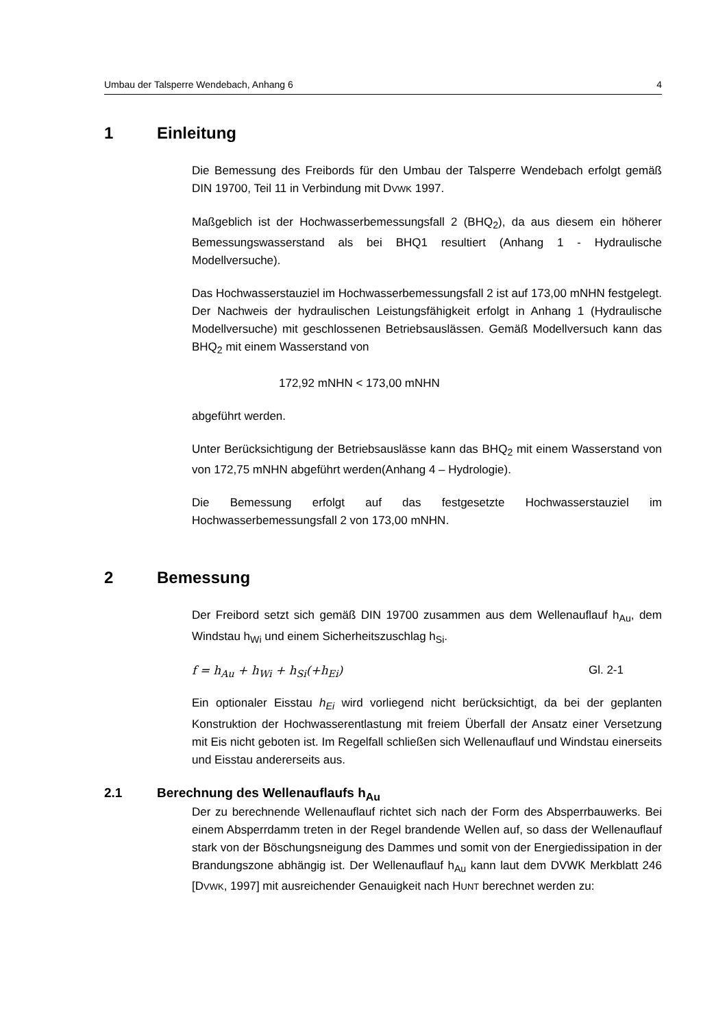Umbau der Talsperre Wendebach, Anhang 6 4
1 Einleitung
Die Bemessung des Freibords für den Umbau der Talsperre Wendebach erfolgt gemäß DIN 19700, Teil 11 in Verbindung mit DVWK 1997.
Maßgeblich ist der Hochwasserbemessungsfall 2 (BHQ<sub>2</sub>), da aus diesem ein höherer Bemessungswasserstand als bei BHQ1 resultiert (Anhang 1 - Hydraulische Modellversuche).
Das Hochwasserstauziel im Hochwasserbemessungsfall 2 ist auf 173,00 mNHN festgelegt. Der Nachweis der hydraulischen Leistungsfähigkeit erfolgt in Anhang 1 (Hydraulische Modellversuche) mit geschlossenen Betriebsauslässen. Gemäß Modellversuch kann das BHQ<sub>2</sub> mit einem Wasserstand von
172,92 mNHN < 173,00 mNHN
abgeführt werden.
Unter Berücksichtigung der Betriebsauslässe kann das BHQ<sub>2</sub> mit einem Wasserstand von von 172,75 mNHN abgeführt werden(Anhang 4 – Hydrologie).
Die Bemessung erfolgt auf das festgesetzte Hochwasserstauziel im Hochwasserbemessungsfall 2 von 173,00 mNHN.
2 Bemessung
Der Freibord setzt sich gemäß DIN 19700 zusammen aus dem Wellenauflauf h<sub>Au</sub>, dem Windstau h<sub>Wi</sub> und einem Sicherheitszuschlag h<sub>Si</sub>.
f = h<sub>Au</sub> + h<sub>Wi</sub> + h<sub>Si</sub>(+h<sub>Ei</sub>) Gl. 2-1
Ein optionaler Eisstau h<sub>Ei</sub> wird vorliegend nicht berücksichtigt, da bei der geplanten Konstruktion der Hochwasserentlastung mit freiem Überfall der Ansatz einer Versetzung mit Eis nicht geboten ist. Im Regelfall schließen sich Wellenauflauf und Windstau einerseits und Eisstau andererseits aus.
2.1 Berechnung des Wellenauflaufs h<sub>Au</sub>
Der zu berechnende Wellenauflauf richtet sich nach der Form des Absperrbauwerks. Bei einem Absperrdamm treten in der Regel brandende Wellen auf, so dass der Wellenauflauf stark von der Böschungsneigung des Dammes und somit von der Energiedissipation in der Brandungszone abhängig ist. Der Wellenauflauf h<sub>Au</sub> kann laut dem DVWK Merkblatt 246 [DVWK, 1997] mit ausreichender Genauigkeit nach HUNT berechnet werden zu: